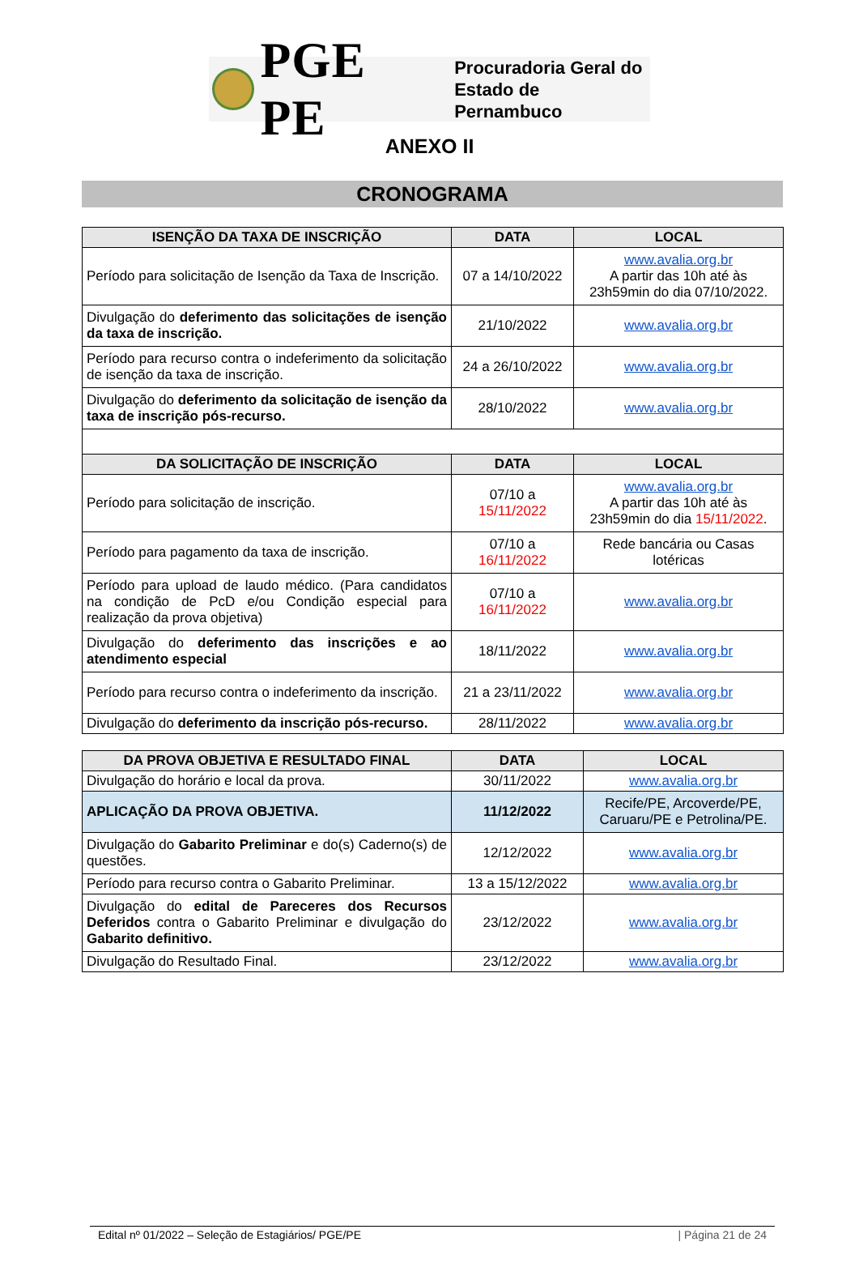PGE PE Procuradoria Geral do
Estado de Pernambuco
ANEXO II
CRONOGRAMA
| ISENÇÃO DA TAXA DE INSCRIÇÃO | DATA | LOCAL |
| --- | --- | --- |
| Período para solicitação de Isenção da Taxa de Inscrição. | 07 a 14/10/2022 | www.avalia.org.br A partir das 10h até às 23h59min do dia 07/10/2022. |
| Divulgação do deferimento das solicitações de isenção da taxa de inscrição. | 21/10/2022 | www.avalia.org.br |
| Período para recurso contra o indeferimento da solicitação de isenção da taxa de inscrição. | 24 a 26/10/2022 | www.avalia.org.br |
| Divulgação do deferimento da solicitação de isenção da taxa de inscrição pós-recurso. | 28/10/2022 | www.avalia.org.br |
| DA SOLICITAÇÃO DE INSCRIÇÃO | DATA | LOCAL |
| Período para solicitação de inscrição. | 07/10 a 15/11/2022 | www.avalia.org.br A partir das 10h até às 23h59min do dia 15/11/2022 . |
| Período para pagamento da taxa de inscrição. | 07/10 a 16/11/2022 | Rede bancária ou Casas lotéricas |
| Período para upload de laudo médico. (Para candidatos na condição de PcD e/ou Condição especial para realização da prova objetiva) | 07/10 a 16/11/2022 | www.avalia.org.br |
| Divulgação do deferimento das inscrições e ao atendimento especial | 18/11/2022 | www.avalia.org.br |
| Período para recurso contra o indeferimento da inscrição. | 21 a 23/11/2022 | www.avalia.org.br |
| Divulgação do deferimento da inscrição pós-recurso. | 28/11/2022 | www.avalia.org.br |
| DA PROVA OBJETIVA E RESULTADO FINAL | DATA | LOCAL |
| --- | --- | --- |
| Divulgação do horário e local da prova. | 30/11/2022 | www.avalia.org.br |
| APLICAÇÃO DA PROVA OBJETIVA. | 11/12/2022 | Recife/PE, Arcoverde/PE, Caruaru/PE e Petrolina/PE. |
| Divulgação do Gabarito Preliminar e do(s) Caderno(s) de questões. | 12/12/2022 | www.avalia.org.br |
| Período para recurso contra o Gabarito Preliminar. | 13 a 15/12/2022 | www.avalia.org.br |
| Divulgação do edital de Pareceres dos Recursos Deferidos contra o Gabarito Preliminar e divulgação do Gabarito definitivo. | 23/12/2022 | www.avalia.org.br |
| Divulgação do Resultado Final. | 23/12/2022 | www.avalia.org.br |
Edital nº 01/2022 – Seleção de Estagiários/ PGE/PE | Página 21 de 24